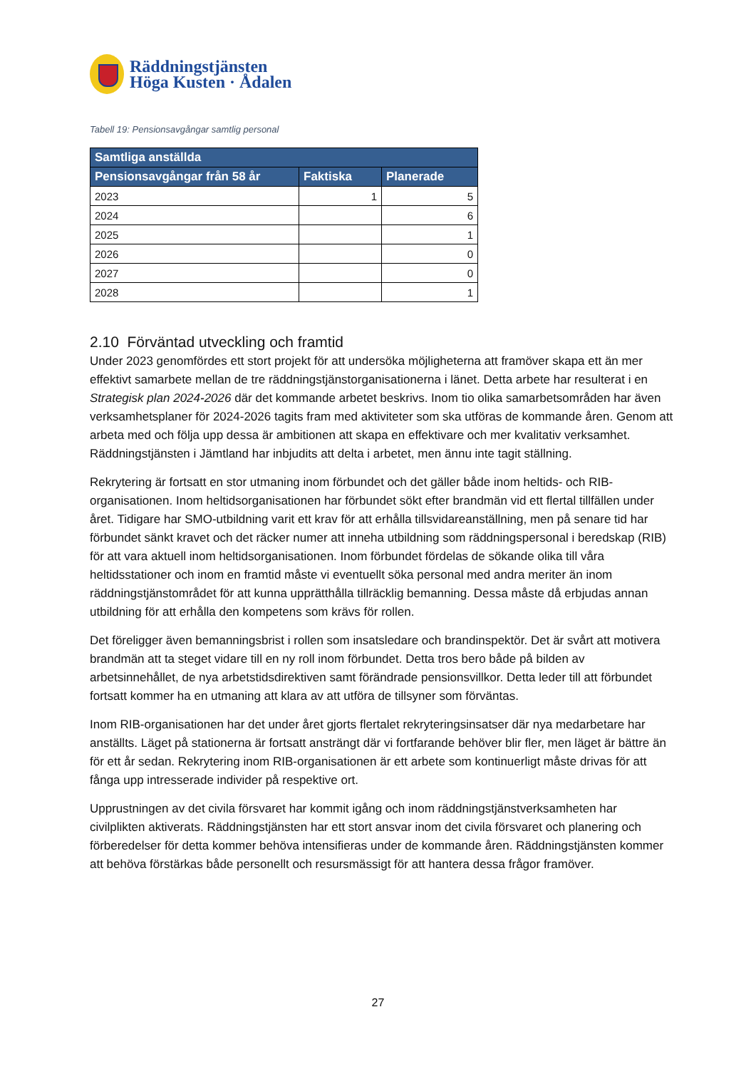Räddningstjänsten
Höga Kusten · Ådalen
Tabell 19: Pensionsavgångar samtlig personal
| Samtliga anställda | | |
| --- | --- | --- |
| Pensionsavgångar från 58 år | Faktiska | Planerade |
| 2023 | 1 | 5 |
| 2024 | | 6 |
| 2025 | | 1 |
| 2026 | | 0 |
| 2027 | | 0 |
| 2028 | | 1 |
2.10 Förväntad utveckling och framtid
Under 2023 genomfördes ett stort projekt för att undersöka möjligheterna att framöver skapa ett än mer effektivt samarbete mellan de tre räddningstjänstorganisationerna i länet. Detta arbete har resulterat i en Strategisk plan 2024-2026 där det kommande arbetet beskrivs. Inom tio olika samarbetsområden har även verksamhetsplaner för 2024-2026 tagits fram med aktiviteter som ska utföras de kommande åren. Genom att arbeta med och följa upp dessa är ambitionen att skapa en effektivare och mer kvalitativ verksamhet. Räddningstjänsten i Jämtland har inbjudits att delta i arbetet, men ännu inte tagit ställning.
Rekrytering är fortsatt en stor utmaning inom förbundet och det gäller både inom heltids- och RIB-organisationen. Inom heltidsorganisationen har förbundet sökt efter brandmän vid ett flertal tillfällen under året. Tidigare har SMO-utbildning varit ett krav för att erhålla tillsvidareanställning, men på senare tid har förbundet sänkt kravet och det räcker numer att inneha utbildning som räddningspersonal i beredskap (RIB) för att vara aktuell inom heltidsorganisationen. Inom förbundet fördelas de sökande olika till våra heltidsstationer och inom en framtid måste vi eventuellt söka personal med andra meriter än inom räddningstjänstområdet för att kunna upprätthålla tillräcklig bemanning. Dessa måste då erbjudas annan utbildning för att erhålla den kompetens som krävs för rollen.
Det föreligger även bemanningsbrist i rollen som insatsledare och brandinspektör. Det är svårt att motivera brandmän att ta steget vidare till en ny roll inom förbundet. Detta tros bero både på bilden av arbetsinnehållet, de nya arbetstidsdirektiven samt förändrade pensionsvillkor. Detta leder till att förbundet fortsatt kommer ha en utmaning att klara av att utföra de tillsyner som förväntas.
Inom RIB-organisationen har det under året gjorts flertalet rekryteringsinsatser där nya medarbetare har anställts. Läget på stationerna är fortsatt ansträngt där vi fortfarande behöver blir fler, men läget är bättre än för ett år sedan. Rekrytering inom RIB-organisationen är ett arbete som kontinuerligt måste drivas för att fånga upp intresserade individer på respektive ort.
Upprustningen av det civila försvaret har kommit igång och inom räddningstjänstverksamheten har civilplikten aktiverats. Räddningstjänsten har ett stort ansvar inom det civila försvaret och planering och förberedelser för detta kommer behöva intensifieras under de kommande åren. Räddningstjänsten kommer att behöva förstärkas både personellt och resursmässigt för att hantera dessa frågor framöver.
27